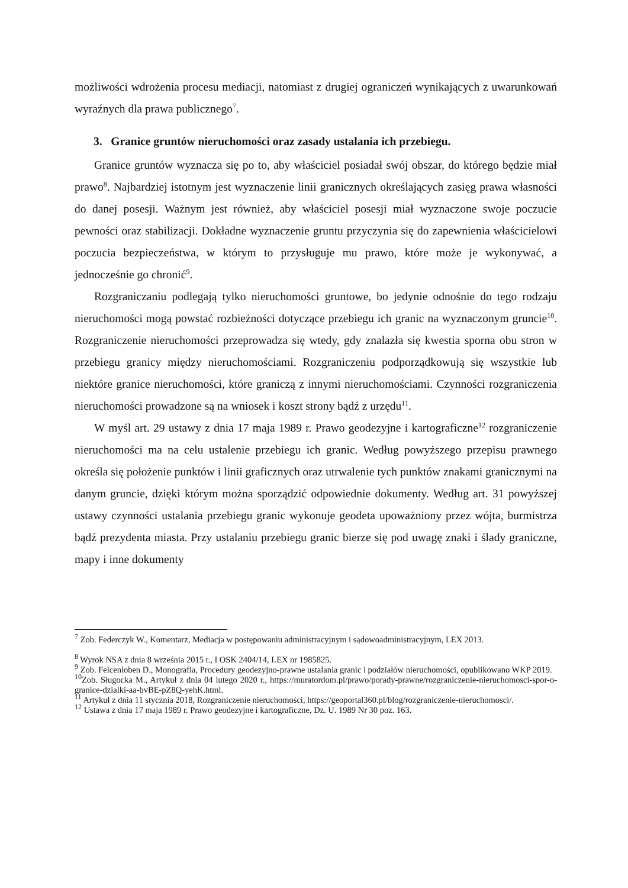możliwości wdrożenia procesu mediacji, natomiast z drugiej ograniczeń wynikających z uwarunkowań wyraźnych dla prawa publicznego<sup>7</sup>.
3. Granice gruntów nieruchomości oraz zasady ustalania ich przebiegu.
Granice gruntów wyznacza się po to, aby właściciel posiadał swój obszar, do którego będzie miał prawo<sup>8</sup>. Najbardziej istotnym jest wyznaczenie linii granicznych określających zasięg prawa własności do danej posesji. Ważnym jest również, aby właściciel posesji miał wyznaczone swoje poczucie pewności oraz stabilizacji. Dokładne wyznaczenie gruntu przyczynia się do zapewnienia właścicielowi poczucia bezpieczeństwa, w którym to przysługuje mu prawo, które może je wykonywać, a jednocześnie go chronić<sup>9</sup>.
Rozgraniczaniu podlegają tylko nieruchomości gruntowe, bo jedynie odnośnie do tego rodzaju nieruchomości mogą powstać rozbieżności dotyczące przebiegu ich granic na wyznaczonym gruncie<sup>10</sup>. Rozgraniczenie nieruchomości przeprowadza się wtedy, gdy znalazła się kwestia sporna obu stron w przebiegu granicy między nieruchomościami. Rozgraniczeniu podporządkowują się wszystkie lub niektóre granice nieruchomości, które graniczą z innymi nieruchomościami. Czynności rozgraniczenia nieruchomości prowadzone są na wniosek i koszt strony bądź z urzędu<sup>11</sup>.
W myśl art. 29 ustawy z dnia 17 maja 1989 r. Prawo geodezyjne i kartograficzne<sup>12</sup> rozgraniczenie nieruchomości ma na celu ustalenie przebiegu ich granic. Według powyższego przepisu prawnego określa się położenie punktów i linii graficznych oraz utrwalenie tych punktów znakami granicznymi na danym gruncie, dzięki którym można sporządzić odpowiednie dokumenty. Według art. 31 powyższej ustawy czynności ustalania przebiegu granic wykonuje geodeta upoważniony przez wójta, burmistrza bądź prezydenta miasta. Przy ustalaniu przebiegu granic bierze się pod uwagę znaki i ślady graniczne, mapy i inne dokumenty
<sup>7</sup> Zob. Federczyk W., Komentarz, Mediacja w postępowaniu administracyjnym i sądowoadministracyjnym, LEX 2013.
<sup>8</sup> Wyrok NSA z dnia 8 września 2015 r., I OSK 2404/14, LEX nr 1985825.
<sup>9</sup> Zob. Felcenloben D., Monografia, Procedury geodezyjno-prawne ustalania granic i podziałów nieruchomości, opublikowano WKP 2019.
<sup>10</sup> Zob. Sługocka M., Artykuł z dnia 04 lutego 2020 r., https://muratordom.pl/prawo/porady-prawne/rozgraniczenie-nieruchomosci-spor-o-granice-dzialki-aa-bvBE-pZ8Q-yehK.html.
<sup>11</sup> Artykuł z dnia 11 stycznia 2018, Rozgraniczenie nieruchomości, https://geoportal360.pl/blog/rozgraniczenie-nieruchomosci/.
<sup>12</sup> Ustawa z dnia 17 maja 1989 r. Prawo geodezyjne i kartograficzne, Dz. U. 1989 Nr 30 poz. 163.